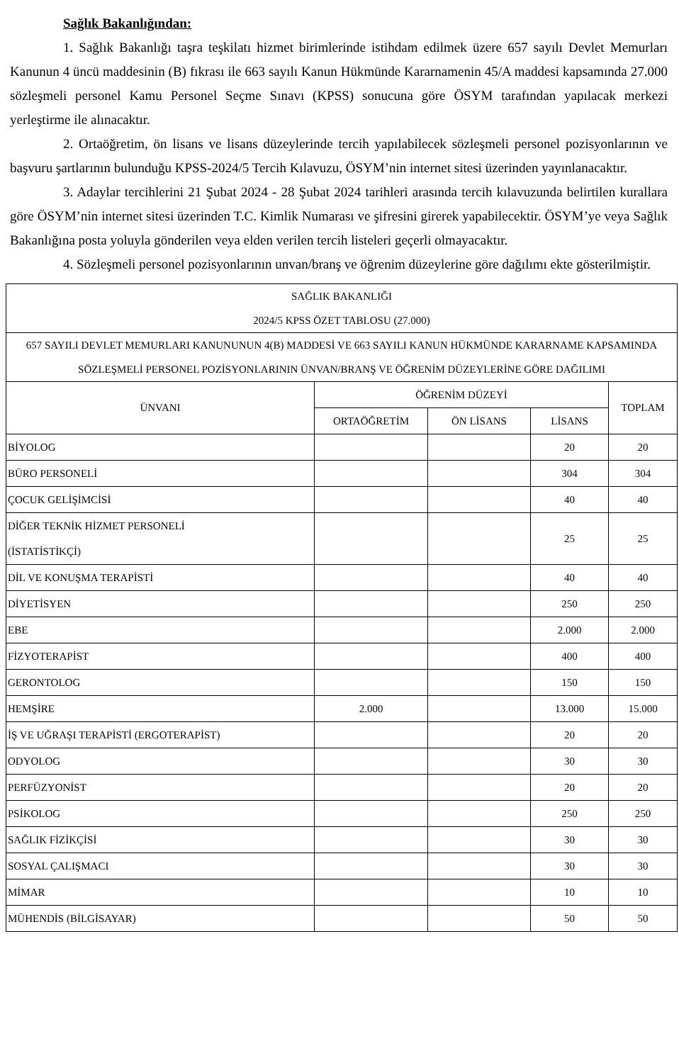Sağlık Bakanlığından:
1. Sağlık Bakanlığı taşra teşkilatı hizmet birimlerinde istihdam edilmek üzere 657 sayılı Devlet Memurları Kanunun 4 üncü maddesinin (B) fıkrası ile 663 sayılı Kanun Hükmünde Kararnamenin 45/A maddesi kapsamında 27.000 sözleşmeli personel Kamu Personel Seçme Sınavı (KPSS) sonucuna göre ÖSYM tarafından yapılacak merkezi yerleştirme ile alınacaktır.
2. Ortaöğretim, ön lisans ve lisans düzeylerinde tercih yapılabilecek sözleşmeli personel pozisyonlarının ve başvuru şartlarının bulunduğu KPSS-2024/5 Tercih Kılavuzu, ÖSYM’nin internet sitesi üzerinden yayınlanacaktır.
3. Adaylar tercihlerini 21 Şubat 2024 - 28 Şubat 2024 tarihleri arasında tercih kılavuzunda belirtilen kurallara göre ÖSYM’nin internet sitesi üzerinden T.C. Kimlik Numarası ve şifresini girerek yapabilecektir. ÖSYM’ye veya Sağlık Bakanlığına posta yoluyla gönderilen veya elden verilen tercih listeleri geçerli olmayacaktır.
4. Sözleşmeli personel pozisyonlarının unvan/branş ve öğrenim düzeylerine göre dağılımı ekte gösterilmiştir.
| SAĞLIK BAKANLIĞI 2024/5 KPSS ÖZET TABLOSU (27.000) | | | | |
| 657 SAYILI DEVLET MEMURLARI KANUNUNUN 4(B) MADDESİ VE 663 SAYILI KANUN HÜKMÜNDE KARARNAME KAPSAMINDA SÖZLEŞMELİ PERSONEL POZİSYONLARININ ÜNVAN/BRANŞ VE ÖĞRENİM DÜZEYLERİNE GÖRE DAĞILIMI | | | | |
| ÜNVANI | ÖĞRENİM DÜZEYİ | | | TOPLAM |
| | ORTAÖĞRETİM | ÖN LİSANS | LİSANS | |
| BİYOLOG | | | 20 | 20 |
| BÜRO PERSONELİ | | | 304 | 304 |
| ÇOCUK GELİŞİMCİSİ | | | 40 | 40 |
| DİĞER TEKNİK HİZMET PERSONELİ (İSTATİSTİKÇİ) | | | 25 | 25 |
| DİL VE KONUŞMA TERAPİSTİ | | | 40 | 40 |
| DİYETİSYEN | | | 250 | 250 |
| EBE | | | 2.000 | 2.000 |
| FİZYOTERAPİST | | | 400 | 400 |
| GERONTOLOG | | | 150 | 150 |
| HEMŞİRE | 2.000 | | 13.000 | 15.000 |
| İŞ VE UĞRAŞI TERAPİSTİ (ERGOTERAPİST) | | | 20 | 20 |
| ODYOLOG | | | 30 | 30 |
| PERFÜZYONİST | | | 20 | 20 |
| PSİKOLOG | | | 250 | 250 |
| SAĞLIK FİZİKÇİSİ | | | 30 | 30 |
| SOSYAL ÇALIŞMACI | | | 30 | 30 |
| MİMAR | | | 10 | 10 |
| MÜHENDİS (BİLGİSAYAR) | | | 50 | 50 |